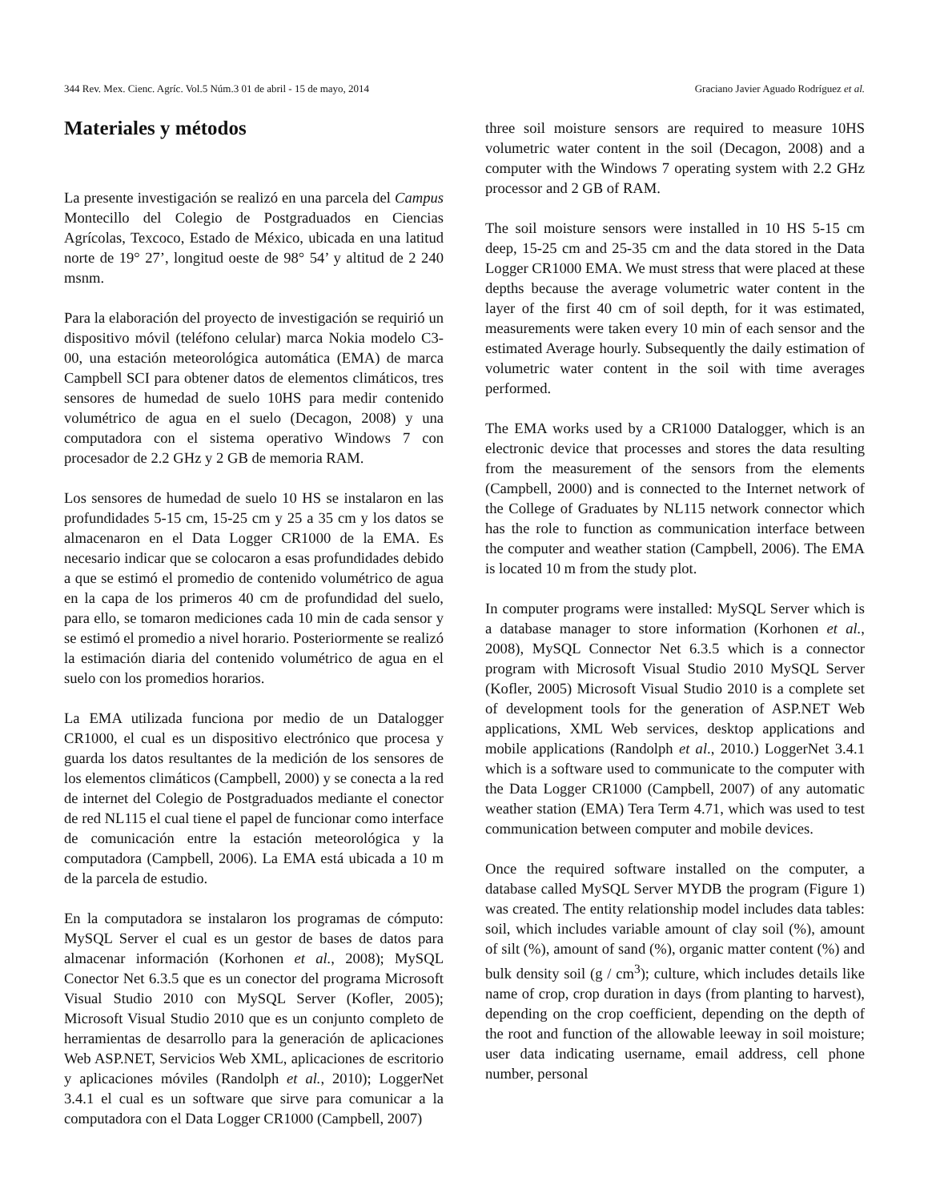344 Rev. Mex. Cienc. Agríc. Vol.5 Núm.3 01 de abril - 15 de mayo, 2014 Graciano Javier Aguado Rodríguez et al.
Materiales y métodos
La presente investigación se realizó en una parcela del Campus Montecillo del Colegio de Postgraduados en Ciencias Agrícolas, Texcoco, Estado de México, ubicada en una latitud norte de 19° 27’, longitud oeste de 98° 54’ y altitud de 2 240 msnm.
Para la elaboración del proyecto de investigación se requirió un dispositivo móvil (teléfono celular) marca Nokia modelo C3-00, una estación meteorológica automática (EMA) de marca Campbell SCI para obtener datos de elementos climáticos, tres sensores de humedad de suelo 10HS para medir contenido volumétrico de agua en el suelo (Decagon, 2008) y una computadora con el sistema operativo Windows 7 con procesador de 2.2 GHz y 2 GB de memoria RAM.
Los sensores de humedad de suelo 10 HS se instalaron en las profundidades 5-15 cm, 15-25 cm y 25 a 35 cm y los datos se almacenaron en el Data Logger CR1000 de la EMA. Es necesario indicar que se colocaron a esas profundidades debido a que se estimó el promedio de contenido volumétrico de agua en la capa de los primeros 40 cm de profundidad del suelo, para ello, se tomaron mediciones cada 10 min de cada sensor y se estimó el promedio a nivel horario. Posteriormente se realizó la estimación diaria del contenido volumétrico de agua en el suelo con los promedios horarios.
La EMA utilizada funciona por medio de un Datalogger CR1000, el cual es un dispositivo electrónico que procesa y guarda los datos resultantes de la medición de los sensores de los elementos climáticos (Campbell, 2000) y se conecta a la red de internet del Colegio de Postgraduados mediante el conector de red NL115 el cual tiene el papel de funcionar como interface de comunicación entre la estación meteorológica y la computadora (Campbell, 2006). La EMA está ubicada a 10 m de la parcela de estudio.
En la computadora se instalaron los programas de cómputo: MySQL Server el cual es un gestor de bases de datos para almacenar información (Korhonen et al., 2008); MySQL Conector Net 6.3.5 que es un conector del programa Microsoft Visual Studio 2010 con MySQL Server (Kofler, 2005); Microsoft Visual Studio 2010 que es un conjunto completo de herramientas de desarrollo para la generación de aplicaciones Web ASP.NET, Servicios Web XML, aplicaciones de escritorio y aplicaciones móviles (Randolph et al., 2010); LoggerNet 3.4.1 el cual es un software que sirve para comunicar a la computadora con el Data Logger CR1000 (Campbell, 2007)
three soil moisture sensors are required to measure 10HS volumetric water content in the soil (Decagon, 2008) and a computer with the Windows 7 operating system with 2.2 GHz processor and 2 GB of RAM.
The soil moisture sensors were installed in 10 HS 5-15 cm deep, 15-25 cm and 25-35 cm and the data stored in the Data Logger CR1000 EMA. We must stress that were placed at these depths because the average volumetric water content in the layer of the first 40 cm of soil depth, for it was estimated, measurements were taken every 10 min of each sensor and the estimated Average hourly. Subsequently the daily estimation of volumetric water content in the soil with time averages performed.
The EMA works used by a CR1000 Datalogger, which is an electronic device that processes and stores the data resulting from the measurement of the sensors from the elements (Campbell, 2000) and is connected to the Internet network of the College of Graduates by NL115 network connector which has the role to function as communication interface between the computer and weather station (Campbell, 2006). The EMA is located 10 m from the study plot.
In computer programs were installed: MySQL Server which is a database manager to store information (Korhonen et al., 2008), MySQL Connector Net 6.3.5 which is a connector program with Microsoft Visual Studio 2010 MySQL Server (Kofler, 2005) Microsoft Visual Studio 2010 is a complete set of development tools for the generation of ASP.NET Web applications, XML Web services, desktop applications and mobile applications (Randolph et al., 2010.) LoggerNet 3.4.1 which is a software used to communicate to the computer with the Data Logger CR1000 (Campbell, 2007) of any automatic weather station (EMA) Tera Term 4.71, which was used to test communication between computer and mobile devices.
Once the required software installed on the computer, a database called MySQL Server MYDB the program (Figure 1) was created. The entity relationship model includes data tables: soil, which includes variable amount of clay soil (%), amount of silt (%), amount of sand (%), organic matter content (%) and bulk density soil (g / cm<sup>3</sup>); culture, which includes details like name of crop, crop duration in days (from planting to harvest), depending on the crop coefficient, depending on the depth of the root and function of the allowable leeway in soil moisture; user data indicating username, email address, cell phone number, personal